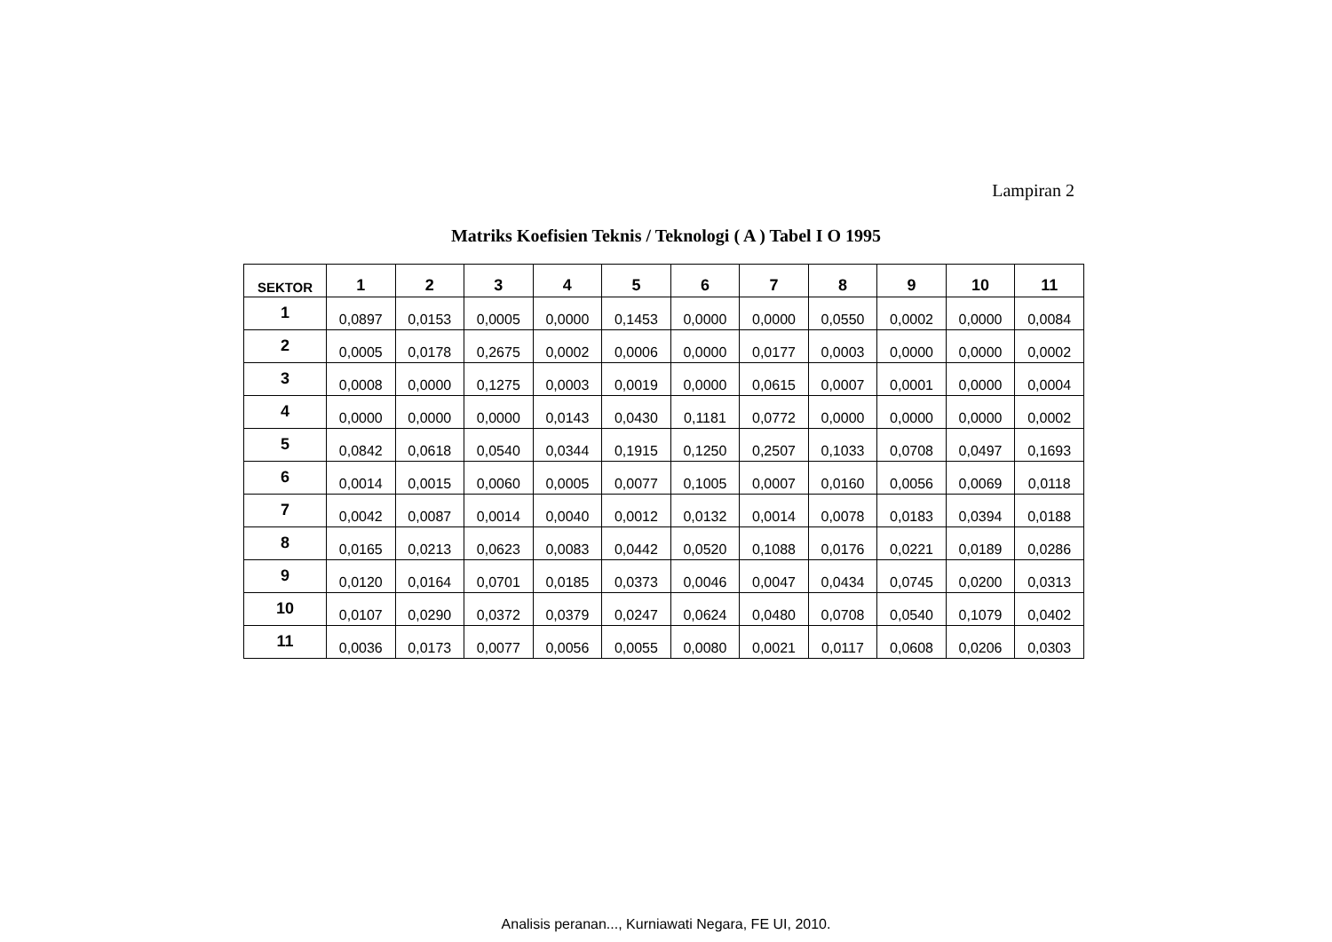Lampiran 2
Matriks Koefisien Teknis / Teknologi ( A ) Tabel I O 1995
| SEKTOR | 1 | 2 | 3 | 4 | 5 | 6 | 7 | 8 | 9 | 10 | 11 |
| --- | --- | --- | --- | --- | --- | --- | --- | --- | --- | --- | --- |
| 1 | 0,0897 | 0,0153 | 0,0005 | 0,0000 | 0,1453 | 0,0000 | 0,0000 | 0,0550 | 0,0002 | 0,0000 | 0,0084 |
| 2 | 0,0005 | 0,0178 | 0,2675 | 0,0002 | 0,0006 | 0,0000 | 0,0177 | 0,0003 | 0,0000 | 0,0000 | 0,0002 |
| 3 | 0,0008 | 0,0000 | 0,1275 | 0,0003 | 0,0019 | 0,0000 | 0,0615 | 0,0007 | 0,0001 | 0,0000 | 0,0004 |
| 4 | 0,0000 | 0,0000 | 0,0000 | 0,0143 | 0,0430 | 0,1181 | 0,0772 | 0,0000 | 0,0000 | 0,0000 | 0,0002 |
| 5 | 0,0842 | 0,0618 | 0,0540 | 0,0344 | 0,1915 | 0,1250 | 0,2507 | 0,1033 | 0,0708 | 0,0497 | 0,1693 |
| 6 | 0,0014 | 0,0015 | 0,0060 | 0,0005 | 0,0077 | 0,1005 | 0,0007 | 0,0160 | 0,0056 | 0,0069 | 0,0118 |
| 7 | 0,0042 | 0,0087 | 0,0014 | 0,0040 | 0,0012 | 0,0132 | 0,0014 | 0,0078 | 0,0183 | 0,0394 | 0,0188 |
| 8 | 0,0165 | 0,0213 | 0,0623 | 0,0083 | 0,0442 | 0,0520 | 0,1088 | 0,0176 | 0,0221 | 0,0189 | 0,0286 |
| 9 | 0,0120 | 0,0164 | 0,0701 | 0,0185 | 0,0373 | 0,0046 | 0,0047 | 0,0434 | 0,0745 | 0,0200 | 0,0313 |
| 10 | 0,0107 | 0,0290 | 0,0372 | 0,0379 | 0,0247 | 0,0624 | 0,0480 | 0,0708 | 0,0540 | 0,1079 | 0,0402 |
| 11 | 0,0036 | 0,0173 | 0,0077 | 0,0056 | 0,0055 | 0,0080 | 0,0021 | 0,0117 | 0,0608 | 0,0206 | 0,0303 |
Analisis peranan..., Kurniawati Negara, FE UI, 2010.